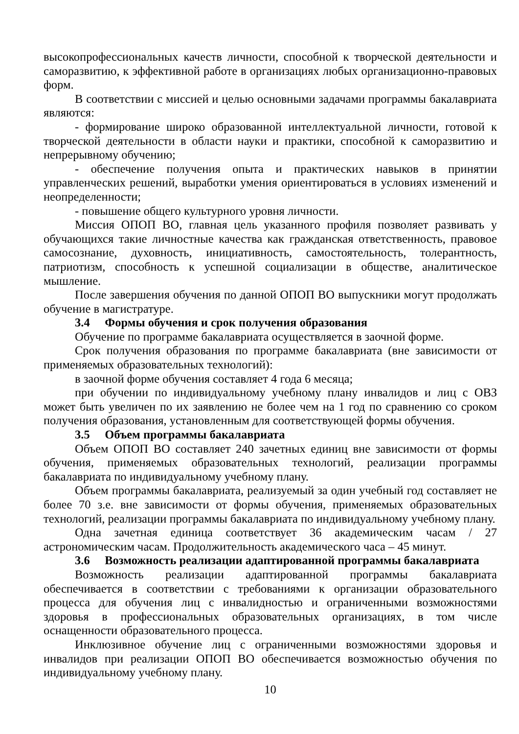высокопрофессиональных качеств личности, способной к творческой деятельности и саморазвитию, к эффективной работе в организациях любых организационно-правовых форм.
В соответствии с миссией и целью основными задачами программы бакалавриата являются:
- формирование широко образованной интеллектуальной личности, готовой к творческой деятельности в области науки и практики, способной к саморазвитию и непрерывному обучению;
- обеспечение получения опыта и практических навыков в принятии управленческих решений, выработки умения ориентироваться в условиях изменений и неопределенности;
- повышение общего культурного уровня личности.
Миссия ОПОП ВО, главная цель указанного профиля позволяет развивать у обучающихся такие личностные качества как гражданская ответственность, правовое самосознание, духовность, инициативность, самостоятельность, толерантность, патриотизм, способность к успешной социализации в обществе, аналитическое мышление.
После завершения обучения по данной ОПОП ВО выпускники могут продолжать обучение в магистратуре.
3.4 Формы обучения и срок получения образования
Обучение по программе бакалавриата осуществляется в заочной форме.
Срок получения образования по программе бакалавриата (вне зависимости от применяемых образовательных технологий):
в заочной форме обучения составляет 4 года 6 месяца;
при обучении по индивидуальному учебному плану инвалидов и лиц с ОВЗ может быть увеличен по их заявлению не более чем на 1 год по сравнению со сроком получения образования, установленным для соответствующей формы обучения.
3.5 Объем программы бакалавриата
Объем ОПОП ВО составляет 240 зачетных единиц вне зависимости от формы обучения, применяемых образовательных технологий, реализации программы бакалавриата по индивидуальному учебному плану.
Объем программы бакалавриата, реализуемый за один учебный год составляет не более 70 з.е. вне зависимости от формы обучения, применяемых образовательных технологий, реализации программы бакалавриата по индивидуальному учебному плану.
Одна зачетная единица соответствует 36 академическим часам / 27 астрономическим часам. Продолжительность академического часа – 45 минут.
3.6 Возможность реализации адаптированной программы бакалавриата
Возможность реализации адаптированной программы бакалавриата обеспечивается в соответствии с требованиями к организации образовательного процесса для обучения лиц с инвалидностью и ограниченными возможностями здоровья в профессиональных образовательных организациях, в том числе оснащенности образовательного процесса.
Инклюзивное обучение лиц с ограниченными возможностями здоровья и инвалидов при реализации ОПОП ВО обеспечивается возможностью обучения по индивидуальному учебному плану.
10